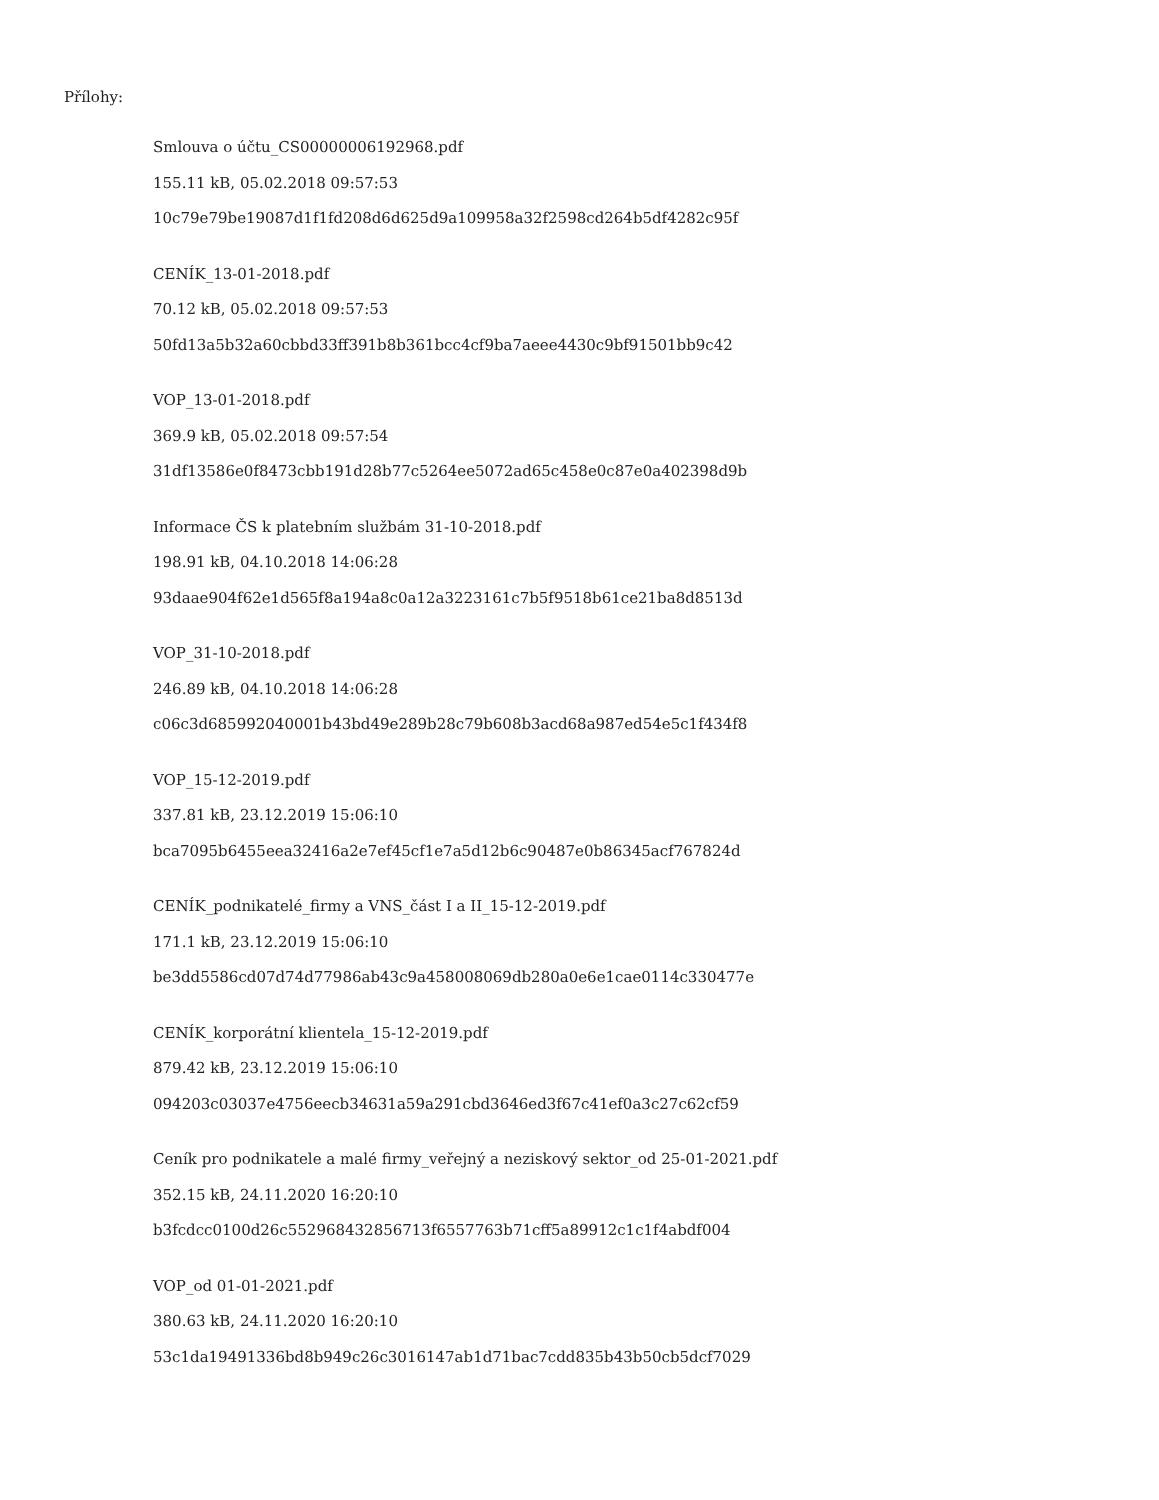Přílohy:
Smlouva o účtu_CS00000006192968.pdf
155.11 kB, 05.02.2018 09:57:53
10c79e79be19087d1f1fd208d6d625d9a109958a32f2598cd264b5df4282c95f
CENÍK_13-01-2018.pdf
70.12 kB, 05.02.2018 09:57:53
50fd13a5b32a60cbbd33ff391b8b361bcc4cf9ba7aeee4430c9bf91501bb9c42
VOP_13-01-2018.pdf
369.9 kB, 05.02.2018 09:57:54
31df13586e0f8473cbb191d28b77c5264ee5072ad65c458e0c87e0a402398d9b
Informace ČS k platebním službám 31-10-2018.pdf
198.91 kB, 04.10.2018 14:06:28
93daae904f62e1d565f8a194a8c0a12a3223161c7b5f9518b61ce21ba8d8513d
VOP_31-10-2018.pdf
246.89 kB, 04.10.2018 14:06:28
c06c3d685992040001b43bd49e289b28c79b608b3acd68a987ed54e5c1f434f8
VOP_15-12-2019.pdf
337.81 kB, 23.12.2019 15:06:10
bca7095b6455eea32416a2e7ef45cf1e7a5d12b6c90487e0b86345acf767824d
CENÍK_podnikatelé_firmy a VNS_část I a II_15-12-2019.pdf
171.1 kB, 23.12.2019 15:06:10
be3dd5586cd07d74d77986ab43c9a458008069db280a0e6e1cae0114c330477e
CENÍK_korporátní klientela_15-12-2019.pdf
879.42 kB, 23.12.2019 15:06:10
094203c03037e4756eecb34631a59a291cbd3646ed3f67c41ef0a3c27c62cf59
Ceník pro podnikatele a malé firmy_veřejný a neziskový sektor_od 25-01-2021.pdf
352.15 kB, 24.11.2020 16:20:10
b3fcdcc0100d26c552968432856713f6557763b71cff5a89912c1c1f4abdf004
VOP_od 01-01-2021.pdf
380.63 kB, 24.11.2020 16:20:10
53c1da19491336bd8b949c26c3016147ab1d71bac7cdd835b43b50cb5dcf7029